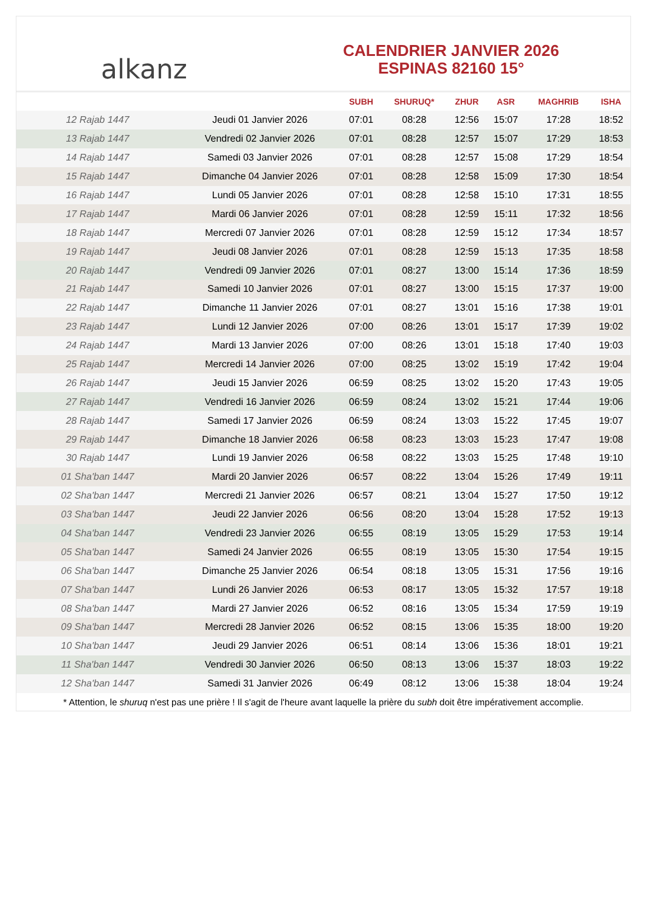alkanz
CALENDRIER JANVIER 2026
ESPINAS 82160 15°
| | | SUBH | SHURUQ* | ZHUR | ASR | MAGHRIB | ISHA |
| --- | --- | --- | --- | --- | --- | --- | --- |
| 12 Rajab 1447 | Jeudi 01 Janvier 2026 | 07:01 | 08:28 | 12:56 | 15:07 | 17:28 | 18:52 |
| 13 Rajab 1447 | Vendredi 02 Janvier 2026 | 07:01 | 08:28 | 12:57 | 15:07 | 17:29 | 18:53 |
| 14 Rajab 1447 | Samedi 03 Janvier 2026 | 07:01 | 08:28 | 12:57 | 15:08 | 17:29 | 18:54 |
| 15 Rajab 1447 | Dimanche 04 Janvier 2026 | 07:01 | 08:28 | 12:58 | 15:09 | 17:30 | 18:54 |
| 16 Rajab 1447 | Lundi 05 Janvier 2026 | 07:01 | 08:28 | 12:58 | 15:10 | 17:31 | 18:55 |
| 17 Rajab 1447 | Mardi 06 Janvier 2026 | 07:01 | 08:28 | 12:59 | 15:11 | 17:32 | 18:56 |
| 18 Rajab 1447 | Mercredi 07 Janvier 2026 | 07:01 | 08:28 | 12:59 | 15:12 | 17:34 | 18:57 |
| 19 Rajab 1447 | Jeudi 08 Janvier 2026 | 07:01 | 08:28 | 12:59 | 15:13 | 17:35 | 18:58 |
| 20 Rajab 1447 | Vendredi 09 Janvier 2026 | 07:01 | 08:27 | 13:00 | 15:14 | 17:36 | 18:59 |
| 21 Rajab 1447 | Samedi 10 Janvier 2026 | 07:01 | 08:27 | 13:00 | 15:15 | 17:37 | 19:00 |
| 22 Rajab 1447 | Dimanche 11 Janvier 2026 | 07:01 | 08:27 | 13:01 | 15:16 | 17:38 | 19:01 |
| 23 Rajab 1447 | Lundi 12 Janvier 2026 | 07:00 | 08:26 | 13:01 | 15:17 | 17:39 | 19:02 |
| 24 Rajab 1447 | Mardi 13 Janvier 2026 | 07:00 | 08:26 | 13:01 | 15:18 | 17:40 | 19:03 |
| 25 Rajab 1447 | Mercredi 14 Janvier 2026 | 07:00 | 08:25 | 13:02 | 15:19 | 17:42 | 19:04 |
| 26 Rajab 1447 | Jeudi 15 Janvier 2026 | 06:59 | 08:25 | 13:02 | 15:20 | 17:43 | 19:05 |
| 27 Rajab 1447 | Vendredi 16 Janvier 2026 | 06:59 | 08:24 | 13:02 | 15:21 | 17:44 | 19:06 |
| 28 Rajab 1447 | Samedi 17 Janvier 2026 | 06:59 | 08:24 | 13:03 | 15:22 | 17:45 | 19:07 |
| 29 Rajab 1447 | Dimanche 18 Janvier 2026 | 06:58 | 08:23 | 13:03 | 15:23 | 17:47 | 19:08 |
| 30 Rajab 1447 | Lundi 19 Janvier 2026 | 06:58 | 08:22 | 13:03 | 15:25 | 17:48 | 19:10 |
| 01 Sha'ban 1447 | Mardi 20 Janvier 2026 | 06:57 | 08:22 | 13:04 | 15:26 | 17:49 | 19:11 |
| 02 Sha'ban 1447 | Mercredi 21 Janvier 2026 | 06:57 | 08:21 | 13:04 | 15:27 | 17:50 | 19:12 |
| 03 Sha'ban 1447 | Jeudi 22 Janvier 2026 | 06:56 | 08:20 | 13:04 | 15:28 | 17:52 | 19:13 |
| 04 Sha'ban 1447 | Vendredi 23 Janvier 2026 | 06:55 | 08:19 | 13:05 | 15:29 | 17:53 | 19:14 |
| 05 Sha'ban 1447 | Samedi 24 Janvier 2026 | 06:55 | 08:19 | 13:05 | 15:30 | 17:54 | 19:15 |
| 06 Sha'ban 1447 | Dimanche 25 Janvier 2026 | 06:54 | 08:18 | 13:05 | 15:31 | 17:56 | 19:16 |
| 07 Sha'ban 1447 | Lundi 26 Janvier 2026 | 06:53 | 08:17 | 13:05 | 15:32 | 17:57 | 19:18 |
| 08 Sha'ban 1447 | Mardi 27 Janvier 2026 | 06:52 | 08:16 | 13:05 | 15:34 | 17:59 | 19:19 |
| 09 Sha'ban 1447 | Mercredi 28 Janvier 2026 | 06:52 | 08:15 | 13:06 | 15:35 | 18:00 | 19:20 |
| 10 Sha'ban 1447 | Jeudi 29 Janvier 2026 | 06:51 | 08:14 | 13:06 | 15:36 | 18:01 | 19:21 |
| 11 Sha'ban 1447 | Vendredi 30 Janvier 2026 | 06:50 | 08:13 | 13:06 | 15:37 | 18:03 | 19:22 |
| 12 Sha'ban 1447 | Samedi 31 Janvier 2026 | 06:49 | 08:12 | 13:06 | 15:38 | 18:04 | 19:24 |
* Attention, le shuruq n'est pas une prière ! Il s'agit de l'heure avant laquelle la prière du subh doit être impérativement accomplie.